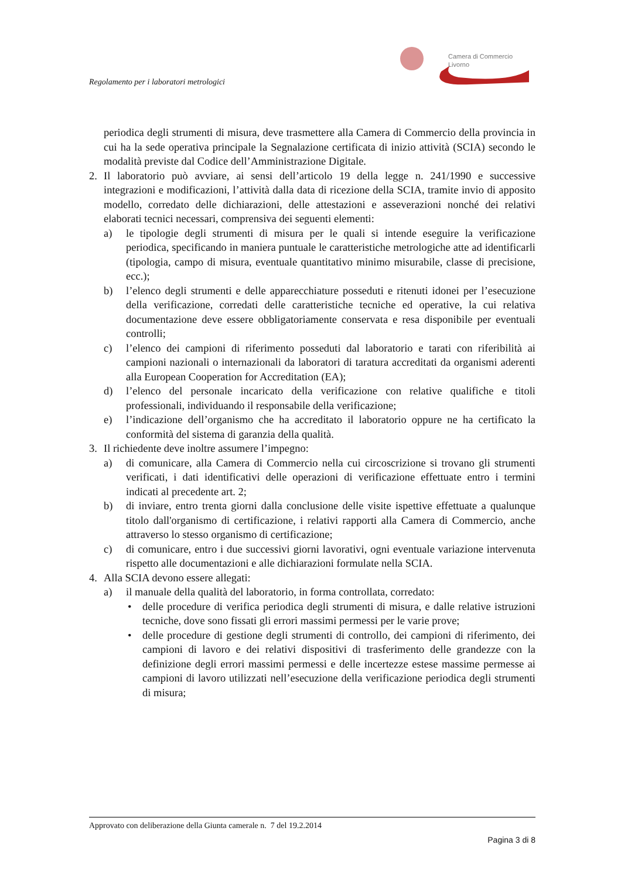Camera di Commercio
Livorno
Regolamento per i laboratori metrologici
periodica degli strumenti di misura, deve trasmettere alla Camera di Commercio della provincia in cui ha la sede operativa principale la Segnalazione certificata di inizio attività (SCIA) secondo le modalità previste dal Codice dell’Amministrazione Digitale.
2. Il laboratorio può avviare, ai sensi dell’articolo 19 della legge n. 241/1990 e successive integrazioni e modificazioni, l’attività dalla data di ricezione della SCIA, tramite invio di apposito modello, corredato delle dichiarazioni, delle attestazioni e asseverazioni nonché dei relativi elaborati tecnici necessari, comprensiva dei seguenti elementi:
a) le tipologie degli strumenti di misura per le quali si intende eseguire la verificazione periodica, specificando in maniera puntuale le caratteristiche metrologiche atte ad identificarli (tipologia, campo di misura, eventuale quantitativo minimo misurabile, classe di precisione, ecc.);
b) l’elenco degli strumenti e delle apparecchiature posseduti e ritenuti idonei per l’esecuzione della verificazione, corredati delle caratteristiche tecniche ed operative, la cui relativa documentazione deve essere obbligatoriamente conservata e resa disponibile per eventuali controlli;
c) l’elenco dei campioni di riferimento posseduti dal laboratorio e tarati con riferibilità ai campioni nazionali o internazionali da laboratori di taratura accreditati da organismi aderenti alla European Cooperation for Accreditation (EA);
d) l’elenco del personale incaricato della verificazione con relative qualifiche e titoli professionali, individuando il responsabile della verificazione;
e) l’indicazione dell’organismo che ha accreditato il laboratorio oppure ne ha certificato la conformità del sistema di garanzia della qualità.
3. Il richiedente deve inoltre assumere l’impegno:
a) di comunicare, alla Camera di Commercio nella cui circoscrizione si trovano gli strumenti verificati, i dati identificativi delle operazioni di verificazione effettuate entro i termini indicati al precedente art. 2;
b) di inviare, entro trenta giorni dalla conclusione delle visite ispettive effettuate a qualunque titolo dall'organismo di certificazione, i relativi rapporti alla Camera di Commercio, anche attraverso lo stesso organismo di certificazione;
c) di comunicare, entro i due successivi giorni lavorativi, ogni eventuale variazione intervenuta rispetto alle documentazioni e alle dichiarazioni formulate nella SCIA.
4. Alla SCIA devono essere allegati:
a) il manuale della qualità del laboratorio, in forma controllata, corredato:
• delle procedure di verifica periodica degli strumenti di misura, e dalle relative istruzioni tecniche, dove sono fissati gli errori massimi permessi per le varie prove;
• delle procedure di gestione degli strumenti di controllo, dei campioni di riferimento, dei campioni di lavoro e dei relativi dispositivi di trasferimento delle grandezze con la definizione degli errori massimi permessi e delle incertezze estese massime permesse ai campioni di lavoro utilizzati nell’esecuzione della verificazione periodica degli strumenti di misura;
Approvato con deliberazione della Giunta camerale n. 7 del 19.2.2014
Pagina 3 di 8